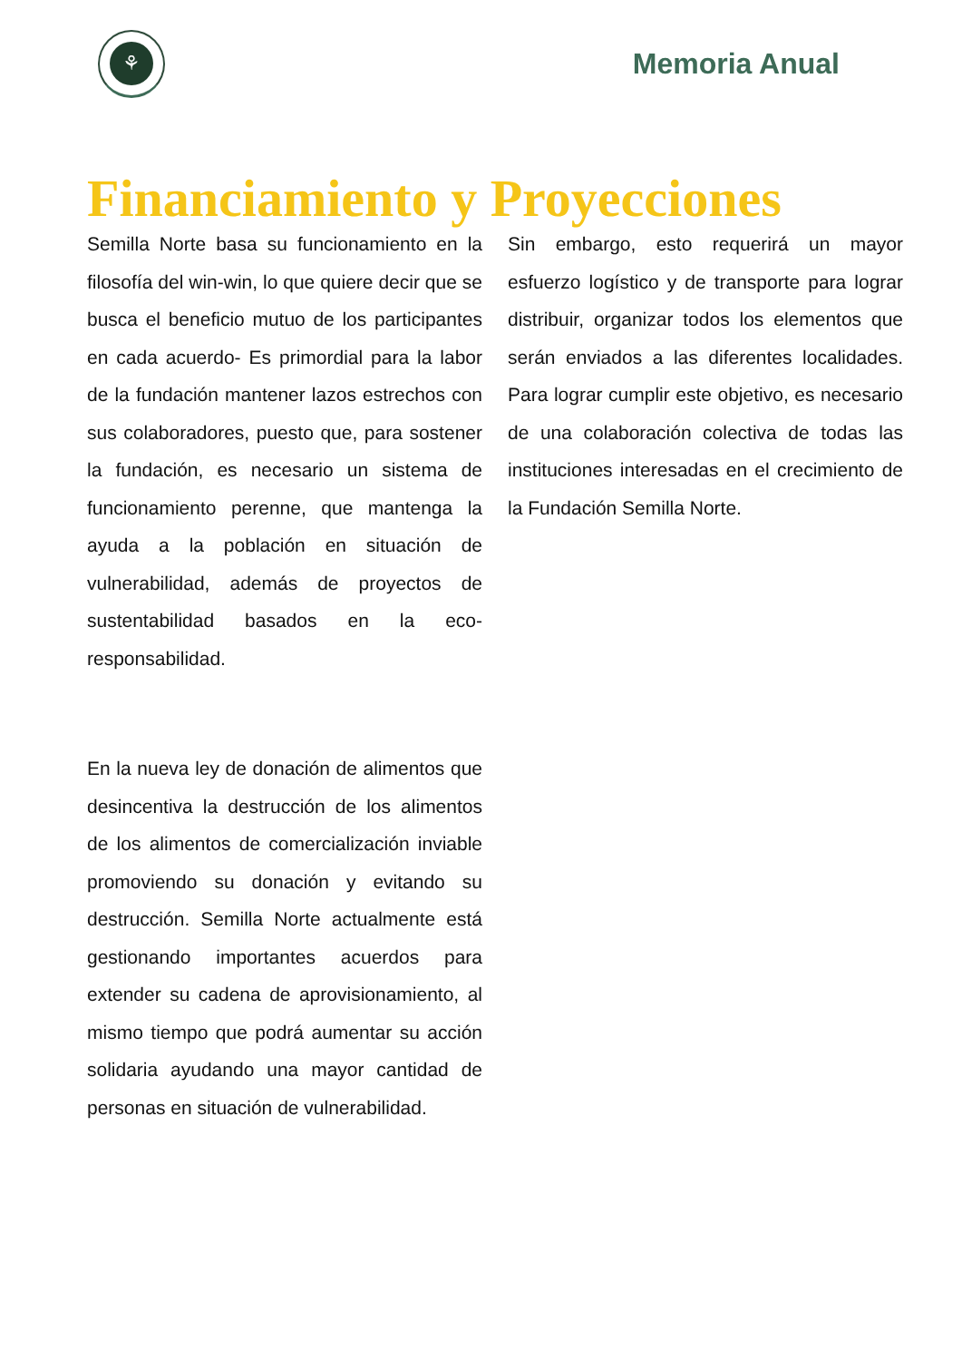⚘
Memoria Anual
Financiamiento y Proyecciones
Semilla Norte basa su funcionamiento en la filosofía del win-win, lo que quiere decir que se busca el beneficio mutuo de los participantes en cada acuerdo- Es primordial para la labor de la fundación mantener lazos estrechos con sus colaboradores, puesto que, para sostener la fundación, es necesario un sistema de funcionamiento perenne, que mantenga la ayuda a la población en situación de vulnerabilidad, además de proyectos de sustentabilidad basados en la eco-responsabilidad.
En la nueva ley de donación de alimentos que desincentiva la destrucción de los alimentos de los alimentos de comercialización inviable promoviendo su donación y evitando su destrucción. Semilla Norte actualmente está gestionando importantes acuerdos para extender su cadena de aprovisionamiento, al mismo tiempo que podrá aumentar su acción solidaria ayudando una mayor cantidad de personas en situación de vulnerabilidad.
Sin embargo, esto requerirá un mayor esfuerzo logístico y de transporte para lograr distribuir, organizar todos los elementos que serán enviados a las diferentes localidades. Para lograr cumplir este objetivo, es necesario de una colaboración colectiva de todas las instituciones interesadas en el crecimiento de la Fundación Semilla Norte.